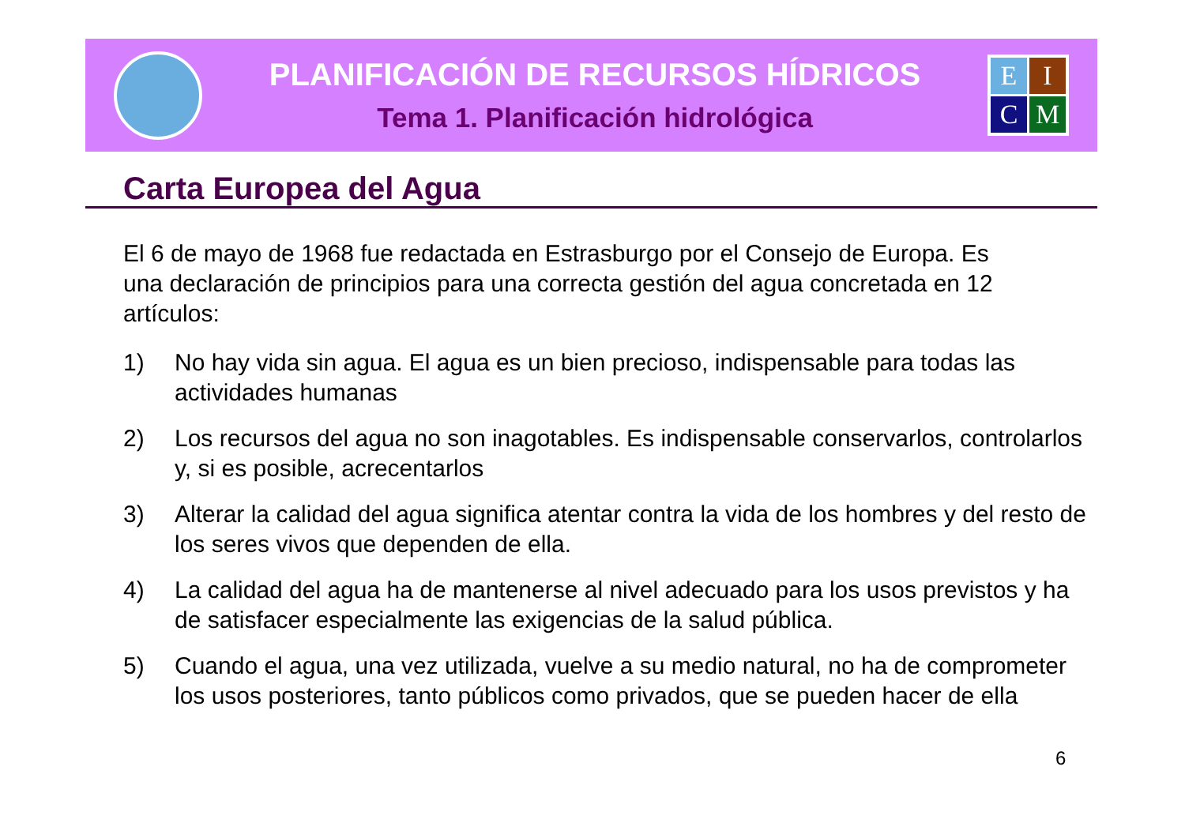PLANIFICACIÓN DE RECURSOS HÍDRICOS
Tema 1. Planificación hidrológica
E
I
C
M
Carta Europea del Agua
El 6 de mayo de 1968 fue redactada en Estrasburgo por el Consejo de Europa. Es una declaración de principios para una correcta gestión del agua concretada en 12 artículos:
1) No hay vida sin agua. El agua es un bien precioso, indispensable para todas las actividades humanas
2) Los recursos del agua no son inagotables. Es indispensable conservarlos, controlarlos y, si es posible, acrecentarlos
3) Alterar la calidad del agua significa atentar contra la vida de los hombres y del resto de los seres vivos que dependen de ella.
4) La calidad del agua ha de mantenerse al nivel adecuado para los usos previstos y ha de satisfacer especialmente las exigencias de la salud pública.
5) Cuando el agua, una vez utilizada, vuelve a su medio natural, no ha de comprometer los usos posteriores, tanto públicos como privados, que se pueden hacer de ella
6